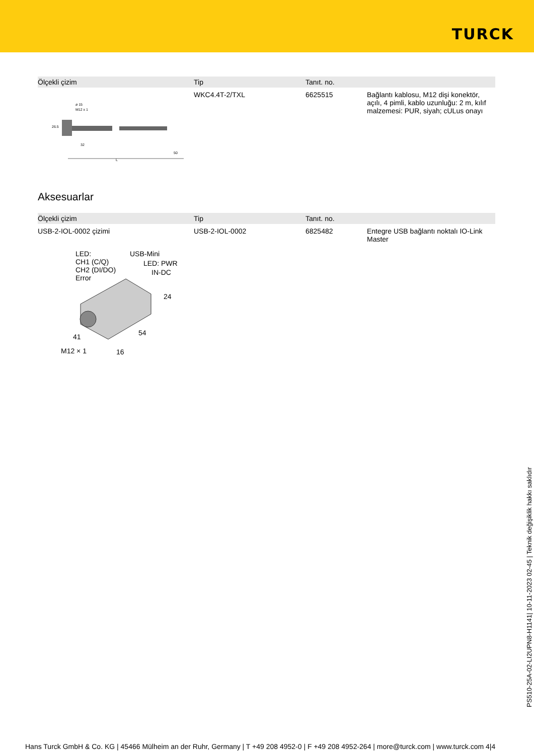TURCK
| Ölçekli çizim | Tip | Tanıt. no. | |
| --- | --- | --- | --- |
| ø 15 M12 x 1 26.5 32 50 L | WKC4.4T-2/TXL | 6625515 | Bağlantı kablosu, M12 dişi konektör, açılı, 4 pimli, kablo uzunluğu: 2 m, kılıf malzemesi: PUR, siyah; cULus onayı |
Aksesuarlar
| Ölçekli çizim | Tip | Tanıt. no. | |
| --- | --- | --- | --- |
| USB-2-IOL-0002 çizimi | USB-2-IOL-0002 | 6825482 | Entegre USB bağlantı noktalı IO-Link Master |
LED:
CH1 (C/Q)
CH2 (DI/DO)
Error
USB-Mini
LED: PWR
IN-DC
24
54
41
M12 × 1
16
PS510-25A-02-LI2UPN8-H1141| 10-11-2023 02-45 | Teknik değişiklik hakkı saklıdır
Hans Turck GmbH & Co. KG | 45466 Mülheim an der Ruhr, Germany | T +49 208 4952-0 | F +49 208 4952-264 | more@turck.com | www.turck.com 4|4